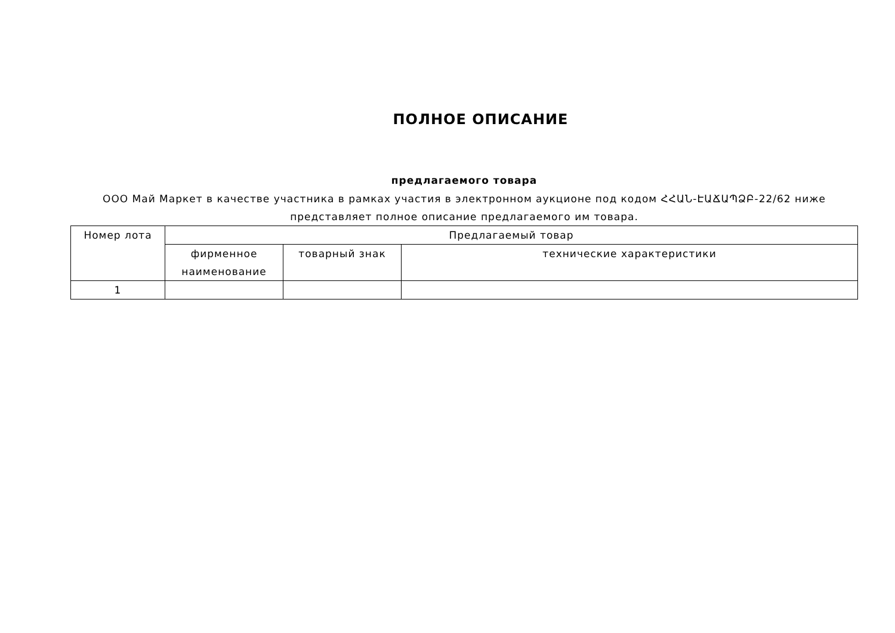ПОЛНОЕ ОПИСАНИЕ
предлагаемого товара
ООО Май Маркет в качестве участника в рамках участия в электронном аукционе под кодом ՀՀԱՆ-ԷԱՃԱՊՁԲ-22/62 ниже представляет полное описание предлагаемого им товара.
| Номер лота | Предлагаемый товар | | |
| --- | --- | --- | --- |
| | фирменное наименование | товарный знак | технические характеристики |
| 1 | | | |